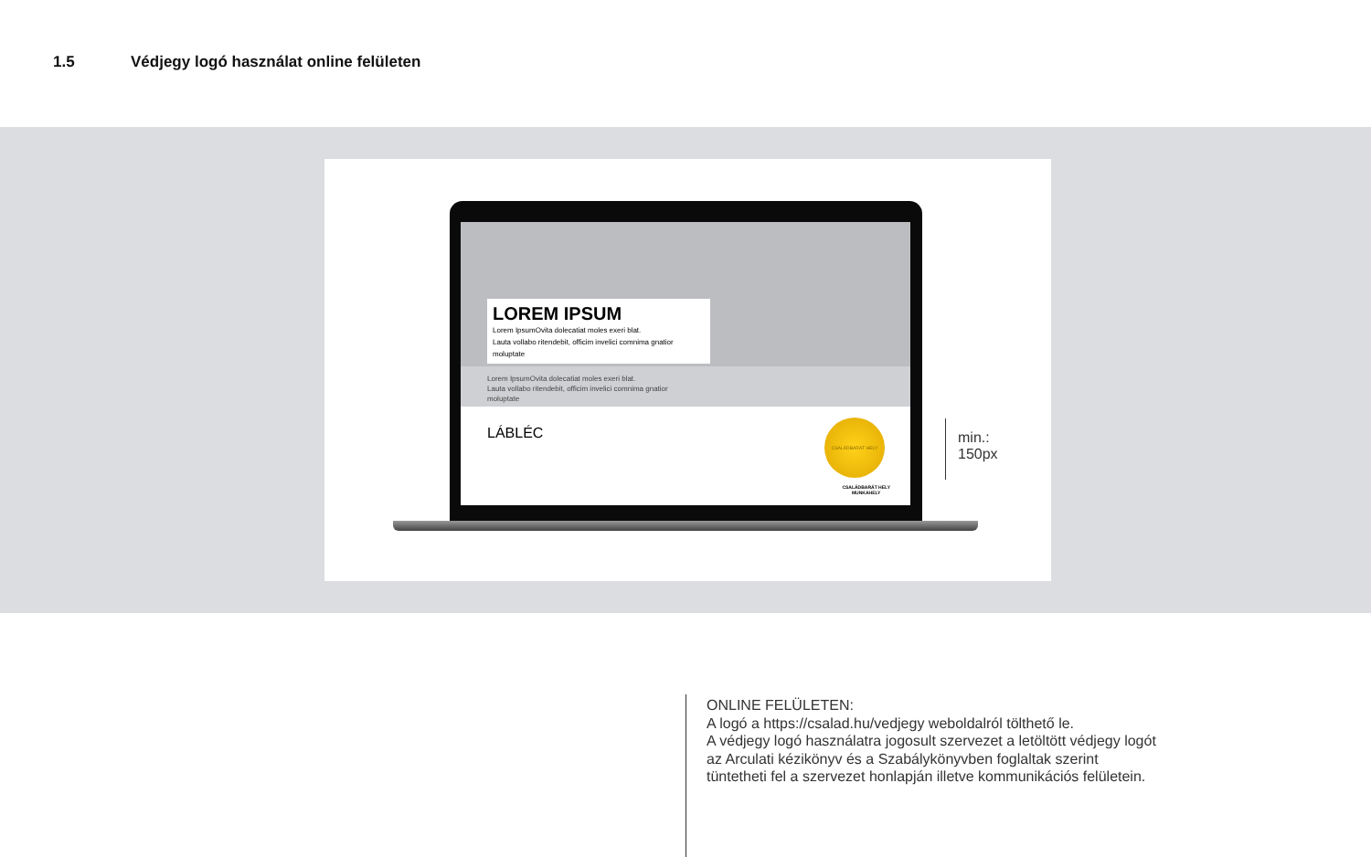1.5 Védjegy logó használat online felületen
LOREM IPSUM
Lorem IpsumOvita dolecatiat moles exeri blat.
Lauta vollabo ritendebit, officim invelici comnima gnatior moluptate
Lorem IpsumOvita dolecatiat moles exeri blat.
Lauta vollabo ritendebit, officim invelici comnima gnatior
moluptate
LÁBLÉC
CSALÁDBARÁT HELY
CSALÁDBARÁT HELY
MUNKAHELY
min.:
150px
ONLINE FELÜLETEN:
A logó a https://csalad.hu/vedjegy weboldalról tölthető le.
A védjegy logó használatra jogosult szervezet a letöltött védjegy logót
az Arculati kézikönyv és a Szabálykönyvben foglaltak szerint
tüntetheti fel a szervezet honlapján illetve kommunikációs felületein.